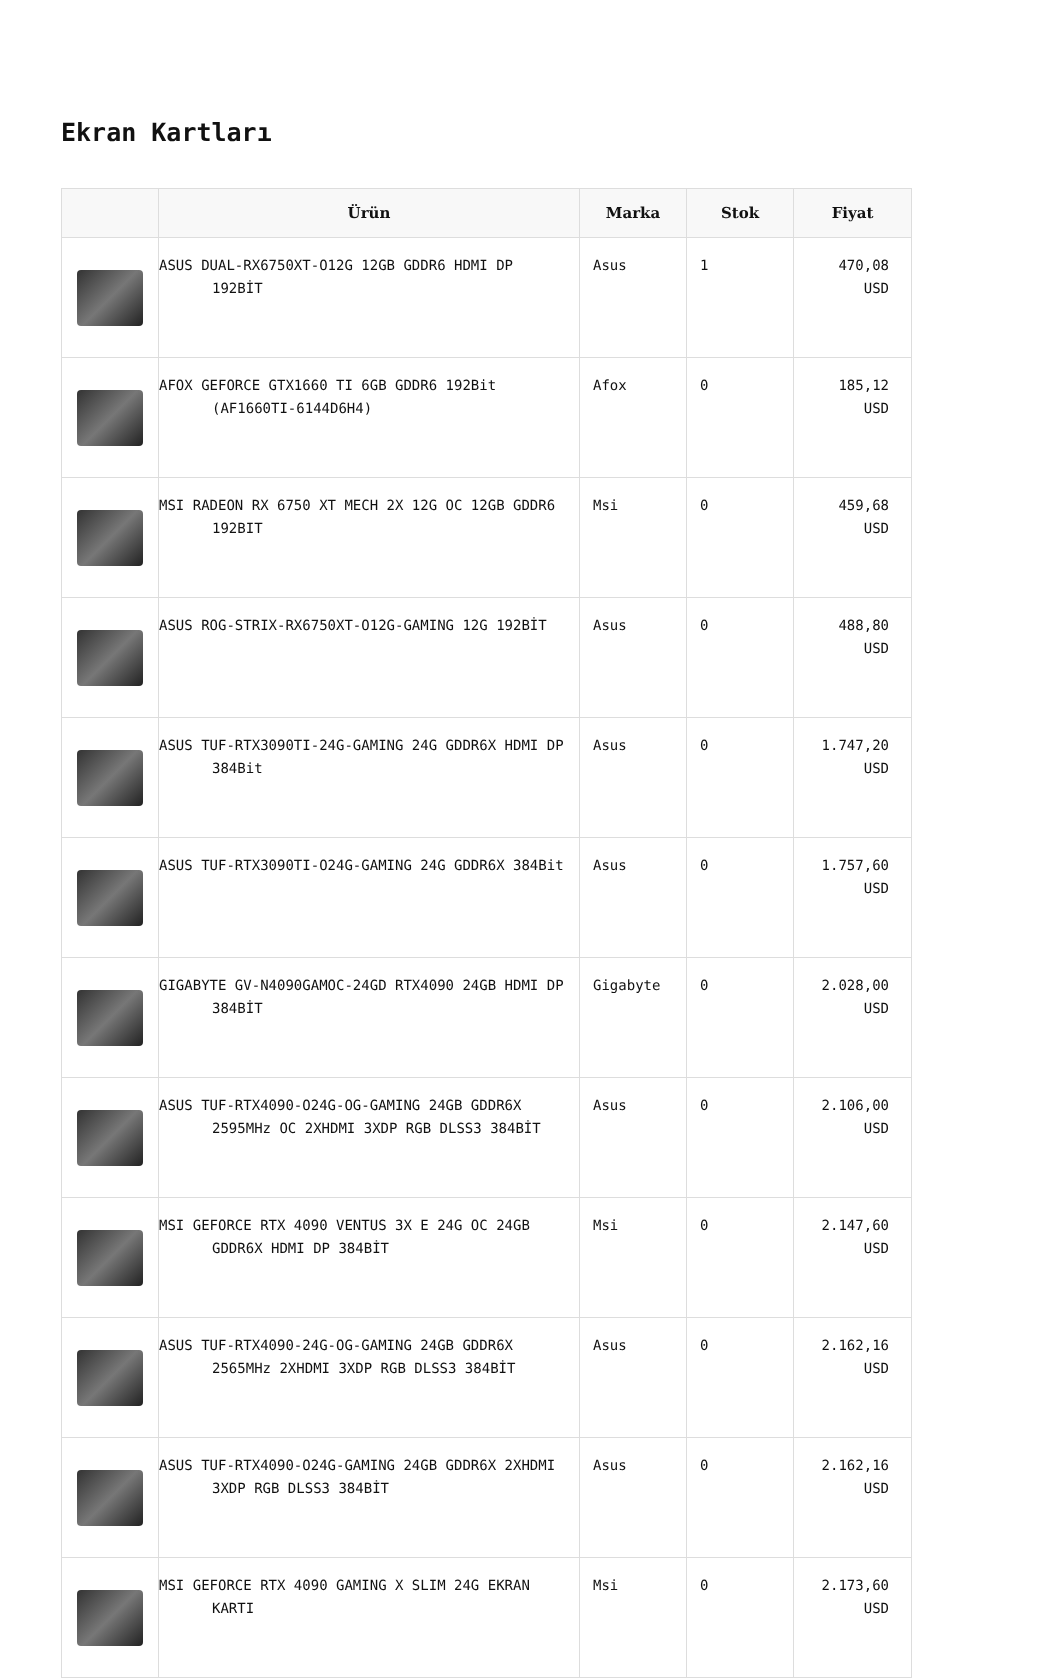Ekran Kartları
| | Ürün | Marka | Stok | Fiyat |
| --- | --- | --- | --- | --- |
| | ASUS DUAL-RX6750XT-O12G 12GB GDDR6 HDMI DP 192BİT | Asus | 1 | 470,08 USD |
| | AFOX GEFORCE GTX1660 TI 6GB GDDR6 192Bit (AF1660TI-6144D6H4) | Afox | 0 | 185,12 USD |
| | MSI RADEON RX 6750 XT MECH 2X 12G OC 12GB GDDR6 192BIT | Msi | 0 | 459,68 USD |
| | ASUS ROG-STRIX-RX6750XT-O12G-GAMING 12G 192BİT | Asus | 0 | 488,80 USD |
| | ASUS TUF-RTX3090TI-24G-GAMING 24G GDDR6X HDMI DP 384Bit | Asus | 0 | 1.747,20 USD |
| | ASUS TUF-RTX3090TI-O24G-GAMING 24G GDDR6X 384Bit | Asus | 0 | 1.757,60 USD |
| | GIGABYTE GV-N4090GAMOC-24GD RTX4090 24GB HDMI DP 384BİT | Gigabyte | 0 | 2.028,00 USD |
| | ASUS TUF-RTX4090-O24G-OG-GAMING 24GB GDDR6X 2595MHz OC 2XHDMI 3XDP RGB DLSS3 384BİT | Asus | 0 | 2.106,00 USD |
| | MSI GEFORCE RTX 4090 VENTUS 3X E 24G OC 24GB GDDR6X HDMI DP 384BİT | Msi | 0 | 2.147,60 USD |
| | ASUS TUF-RTX4090-24G-OG-GAMING 24GB GDDR6X 2565MHz 2XHDMI 3XDP RGB DLSS3 384BİT | Asus | 0 | 2.162,16 USD |
| | ASUS TUF-RTX4090-O24G-GAMING 24GB GDDR6X 2XHDMI 3XDP RGB DLSS3 384BİT | Asus | 0 | 2.162,16 USD |
| | MSI GEFORCE RTX 4090 GAMING X SLIM 24G EKRAN KARTI | Msi | 0 | 2.173,60 USD |